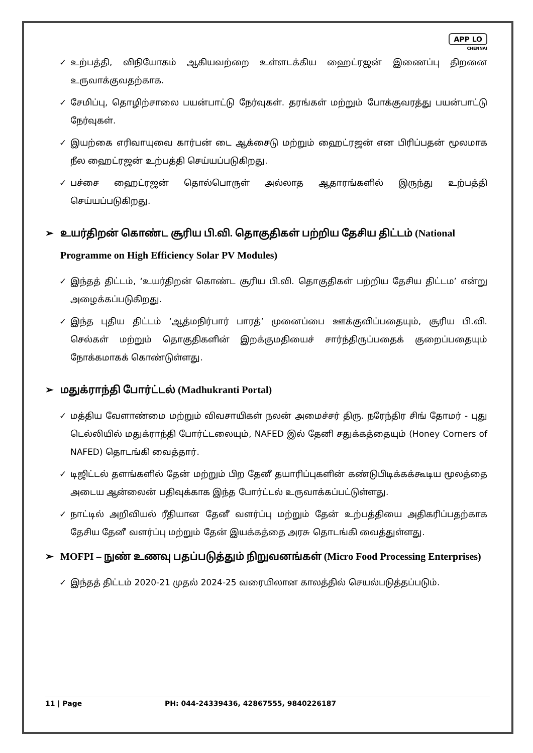APP LO
CHENNAI
✓ உற்பத்தி, விநியோகம் ஆகியவற்றை உள்ளடக்கிய ஹைட்ரஜன் இணைப்பு திறனை உருவாக்குவதற்காக.
✓ சேமிப்பு, தொழிற்சாலை பயன்பாட்டு நேர்வுகள். தரங்கள் மற்றும் போக்குவரத்து பயன்பாட்டு நேர்வுகள்.
✓ இயற்கை எரிவாயுவை கார்பன் டை ஆக்சைடு மற்றும் ஹைட்ரஜன் என பிரிப்பதன் மூலமாக நீல ஹைட்ரஜன் உற்பத்தி செய்யப்படுகிறது.
✓ பச்சை ஹைட்ரஜன் தொல்பொருள் அல்லாத ஆதாரங்களில் இருந்து உற்பத்தி செய்யப்படுகிறது.
➢ உயர்திறன் கொண்ட சூரிய பி.வி. தொகுதிகள் பற்றிய தேசிய திட்டம் (National Programme on High Efficiency Solar PV Modules)
✓ இந்தத் திட்டம், ‘உயர்திறன் கொண்ட சூரிய பி.வி. தொகுதிகள் பற்றிய தேசிய திட்டம’ என்று அழைக்கப்படுகிறது.
✓ இந்த புதிய திட்டம் ‘ஆத்மநிர்பார் பாரத்’ முனைப்பை ஊக்குவிப்பதையும், சூரிய பி.வி. செல்கள் மற்றும் தொகுதிகளின் இறக்குமதியைச் சார்ந்திருப்பதைக் குறைப்பதையும் நோக்கமாகக் கொண்டுள்ளது.
➢ மதுக்ராந்தி போர்ட்டல் (Madhukranti Portal)
✓ மத்திய வேளாண்மை மற்றும் விவசாயிகள் நலன் அமைச்சர் திரு. நரேந்திர சிங் தோமர் - புது டெல்லியில் மதுக்ராந்தி போர்ட்டலையும், NAFED இல் தேனி சதுக்கத்தையும் (Honey Corners of NAFED) தொடங்கி வைத்தார்.
✓ டிஜிட்டல் தளங்களில் தேன் மற்றும் பிற தேனீ தயாரிப்புகளின் கண்டுபிடிக்கக்கூடிய மூலத்தை அடைய ஆன்லைன் பதிவுக்காக இந்த போர்ட்டல் உருவாக்கப்பட்டுள்ளது.
✓ நாட்டில் அறிவியல் ரீதியான தேனீ வளர்ப்பு மற்றும் தேன் உற்பத்தியை அதிகரிப்பதற்காக தேசிய தேனீ வளர்ப்பு மற்றும் தேன் இயக்கத்தை அரசு தொடங்கி வைத்துள்ளது.
➢ MOFPI – நுண் உணவு பதப்படுத்தும் நிறுவனங்கள் (Micro Food Processing Enterprises)
✓ இந்தத் திட்டம் 2020-21 முதல் 2024-25 வரையிலான காலத்தில் செயல்படுத்தப்படும்.
11 | Page PH: 044-24339436, 42867555, 9840226187